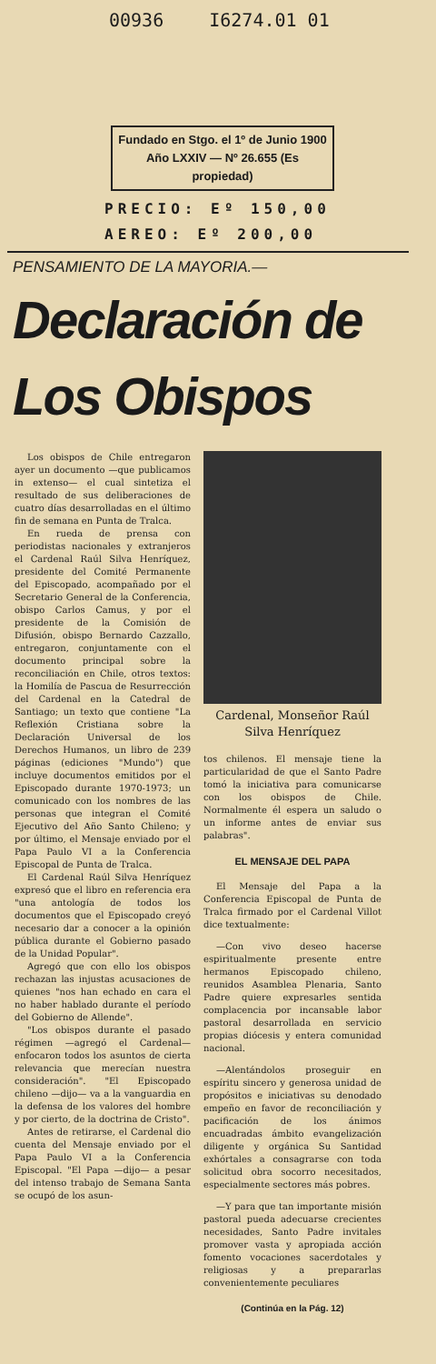00936 I6274.01 01
Fundado en Stgo. el 1º de Junio 1900
Año LXXIV — Nº 26.655 (Es propiedad)
PRECIO: Eº 150,00
AEREO: Eº 200,00
PENSAMIENTO DE LA MAYORIA.—
Declaración de
Los Obispos
Los obispos de Chile entregaron ayer un documento —que publicamos in extenso— el cual sintetiza el resultado de sus deliberaciones de cuatro días desarrolladas en el último fin de semana en Punta de Tralca.
En rueda de prensa con periodistas nacionales y extranjeros el Cardenal Raúl Silva Henríquez, presidente del Comité Permanente del Episcopado, acompañado por el Secretario General de la Conferencia, obispo Carlos Camus, y por el presidente de la Comisión de Difusión, obispo Bernardo Cazzallo, entregaron, conjuntamente con el documento principal sobre la reconciliación en Chile, otros textos: la Homilía de Pascua de Resurrección del Cardenal en la Catedral de Santiago; un texto que contiene "La Reflexión Cristiana sobre la Declaración Universal de los Derechos Humanos, un libro de 239 páginas (ediciones "Mundo") que incluye documentos emitidos por el Episcopado durante 1970-1973; un comunicado con los nombres de las personas que integran el Comité Ejecutivo del Año Santo Chileno; y por último, el Mensaje enviado por el Papa Paulo VI a la Conferencia Episcopal de Punta de Tralca.
El Cardenal Raúl Silva Henríquez expresó que el libro en referencia era "una antología de todos los documentos que el Episcopado creyó necesario dar a conocer a la opinión pública durante el Gobierno pasado de la Unidad Popular".
Agregó que con ello los obispos rechazan las injustas acusaciones de quienes "nos han echado en cara el no haber hablado durante el período del Gobierno de Allende".
"Los obispos durante el pasado régimen —agregó el Cardenal— enfocaron todos los asuntos de cierta relevancia que merecían nuestra consideración". "El Episcopado chileno —dijo— va a la vanguardia en la defensa de los valores del hombre y por cierto, de la doctrina de Cristo".
Antes de retirarse, el Cardenal dio cuenta del Mensaje enviado por el Papa Paulo VI a la Conferencia Episcopal. "El Papa —dijo— a pesar del intenso trabajo de Semana Santa se ocupó de los asun-
Cardenal, Monseñor Raúl Silva Henríquez
tos chilenos. El mensaje tiene la particularidad de que el Santo Padre tomó la iniciativa para comunicarse con los obispos de Chile. Normalmente él espera un saludo o un informe antes de enviar sus palabras".
EL MENSAJE DEL PAPA
El Mensaje del Papa a la Conferencia Episcopal de Punta de Tralca firmado por el Cardenal Villot dice textualmente:
—Con vivo deseo hacerse espiritualmente presente entre hermanos Episcopado chileno, reunidos Asamblea Plenaria, Santo Padre quiere expresarles sentida complacencia por incansable labor pastoral desarrollada en servicio propias diócesis y entera comunidad nacional.
—Alentándolos proseguir en espíritu sincero y generosa unidad de propósitos e iniciativas su denodado empeño en favor de reconciliación y pacificación de los ánimos encuadradas ámbito evangelización diligente y orgánica Su Santidad exhórtales a consagrarse con toda solicitud obra socorro necesitados, especialmente sectores más pobres.
—Y para que tan importante misión pastoral pueda adecuarse crecientes necesidades, Santo Padre invitales promover vasta y apropiada acción fomento vocaciones sacerdotales y religiosas y a prepararlas convenientemente peculiares
(Continúa en la Pág. 12)